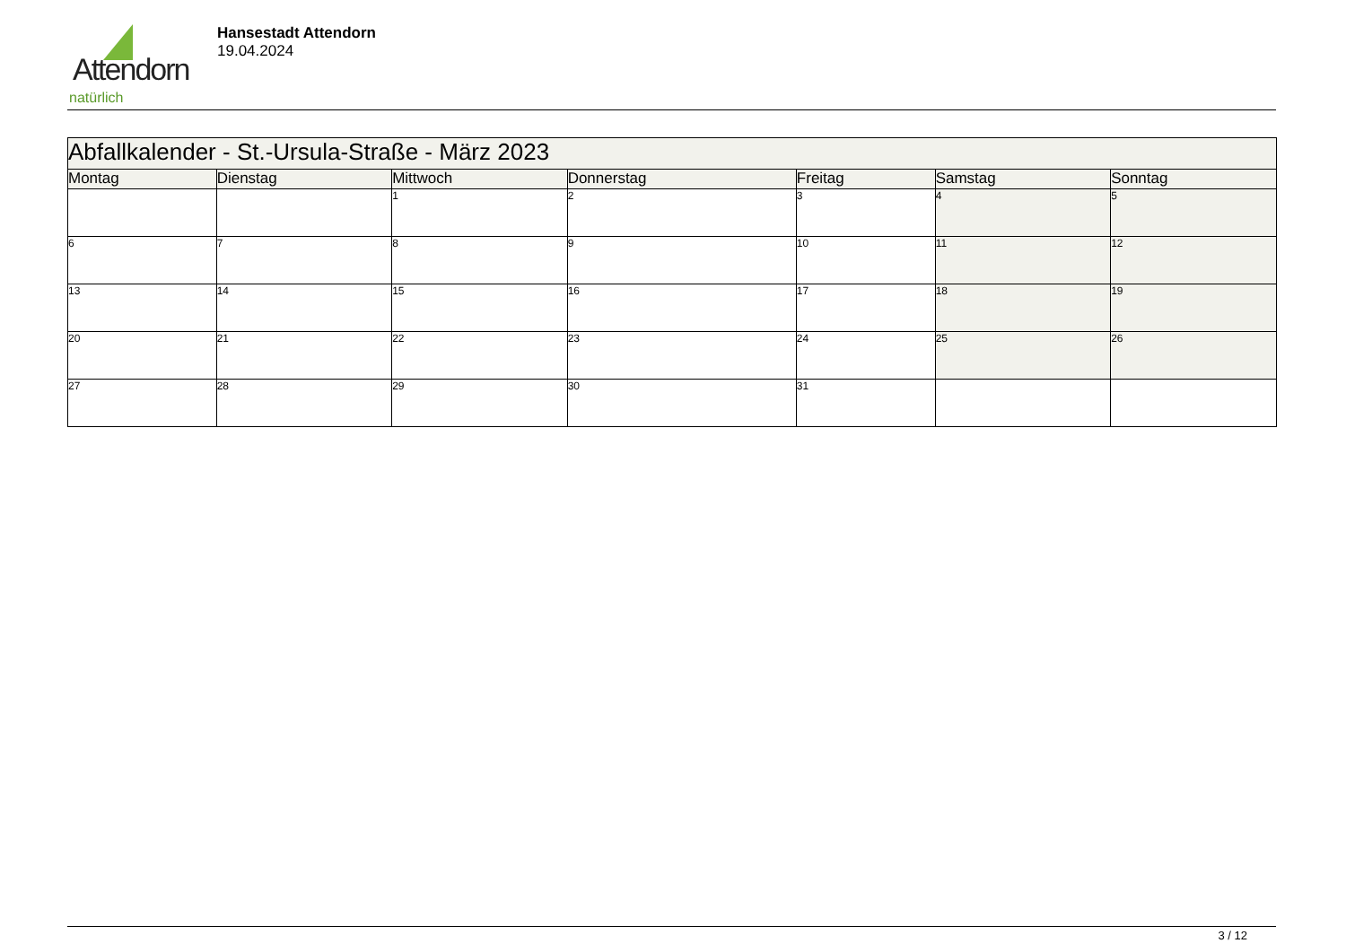Attendorn
natürlich
Hansestadt Attendorn
19.04.2024
| Abfallkalender - St.-Ursula-Straße - März 2023 | | | | | | |
| --- | --- | --- | --- | --- | --- | --- |
| Montag | Dienstag | Mittwoch | Donnerstag | Freitag | Samstag | Sonntag |
| | | 1 | 2 | 3 | 4 | 5 |
| 6 | 7 | 8 | 9 | 10 | 11 | 12 |
| 13 | 14 | 15 | 16 | 17 | 18 | 19 |
| 20 | 21 | 22 | 23 | 24 | 25 | 26 |
| 27 | 28 | 29 | 30 | 31 | | |
3 / 12